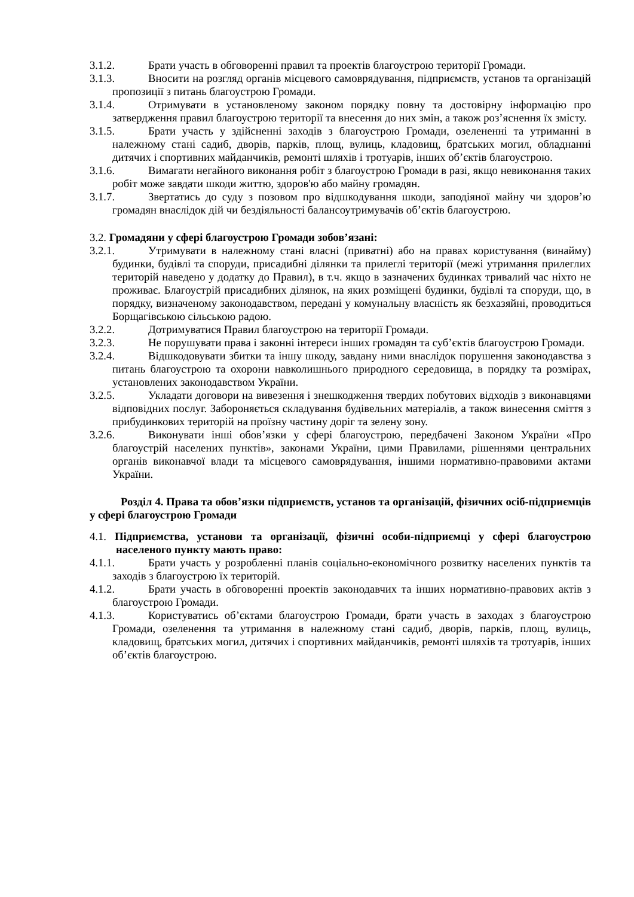3.1.2. Брати участь в обговоренні правил та проектів благоустрою території Громади.
3.1.3. Вносити на розгляд органів місцевого самоврядування, підприємств, установ та організацій пропозиції з питань благоустрою Громади.
3.1.4. Отримувати в установленому законом порядку повну та достовірну інформацію про затвердження правил благоустрою території та внесення до них змін, а також роз’яснення їх змісту.
3.1.5. Брати участь у здійсненні заходів з благоустрою Громади, озелененні та утриманні в належному стані садиб, дворів, парків, площ, вулиць, кладовищ, братських могил, обладнанні дитячих і спортивних майданчиків, ремонті шляхів і тротуарів, інших об’єктів благоустрою.
3.1.6. Вимагати негайного виконання робіт з благоустрою Громади в разі, якщо невиконання таких робіт може завдати шкоди життю, здоров'ю або майну громадян.
3.1.7. Звертатись до суду з позовом про відшкодування шкоди, заподіяної майну чи здоров’ю громадян внаслідок дій чи бездіяльності балансоутримувачів об’єктів благоустрою.
3.2. Громадяни у сфері благоустрою Громади зобов’язані:
3.2.1. Утримувати в належному стані власні (приватні) або на правах користування (винайму) будинки, будівлі та споруди, присадибні ділянки та прилеглі території (межі утримання прилеглих територій наведено у додатку до Правил), в т.ч. якщо в зазначених будинках тривалий час ніхто не проживає. Благоустрій присадибних ділянок, на яких розміщені будинки, будівлі та споруди, що, в порядку, визначеному законодавством, передані у комунальну власність як безхазяйні, проводиться Борщагівською сільською радою.
3.2.2. Дотримуватися Правил благоустрою на території Громади.
3.2.3. Не порушувати права і законні інтереси інших громадян та суб’єктів благоустрою Громади.
3.2.4. Відшкодовувати збитки та іншу шкоду, завдану ними внаслідок порушення законодавства з питань благоустрою та охорони навколишнього природного середовища, в порядку та розмірах, установлених законодавством України.
3.2.5. Укладати договори на вивезення і знешкодження твердих побутових відходів з виконавцями відповідних послуг. Забороняється складування будівельних матеріалів, а також винесення сміття з прибудинкових територій на проїзну частину доріг та зелену зону.
3.2.6. Виконувати інші обов’язки у сфері благоустрою, передбачені Законом України «Про благоустрій населених пунктів», законами України, цими Правилами, рішеннями центральних органів виконавчої влади та місцевого самоврядування, іншими нормативно-правовими актами України.
Розділ 4. Права та обов’язки підприємств, установ та організацій, фізичних осіб-підприємців у сфері благоустрою Громади
4.1. Підприємства, установи та організації, фізичні особи-підприємці у сфері благоустрою населеного пункту мають право:
4.1.1. Брати участь у розробленні планів соціально-економічного розвитку населених пунктів та заходів з благоустрою їх територій.
4.1.2. Брати участь в обговоренні проектів законодавчих та інших нормативно-правових актів з благоустрою Громади.
4.1.3. Користуватись об’єктами благоустрою Громади, брати участь в заходах з благоустрою Громади, озеленення та утримання в належному стані садиб, дворів, парків, площ, вулиць, кладовищ, братських могил, дитячих і спортивних майданчиків, ремонті шляхів та тротуарів, інших об’єктів благоустрою.